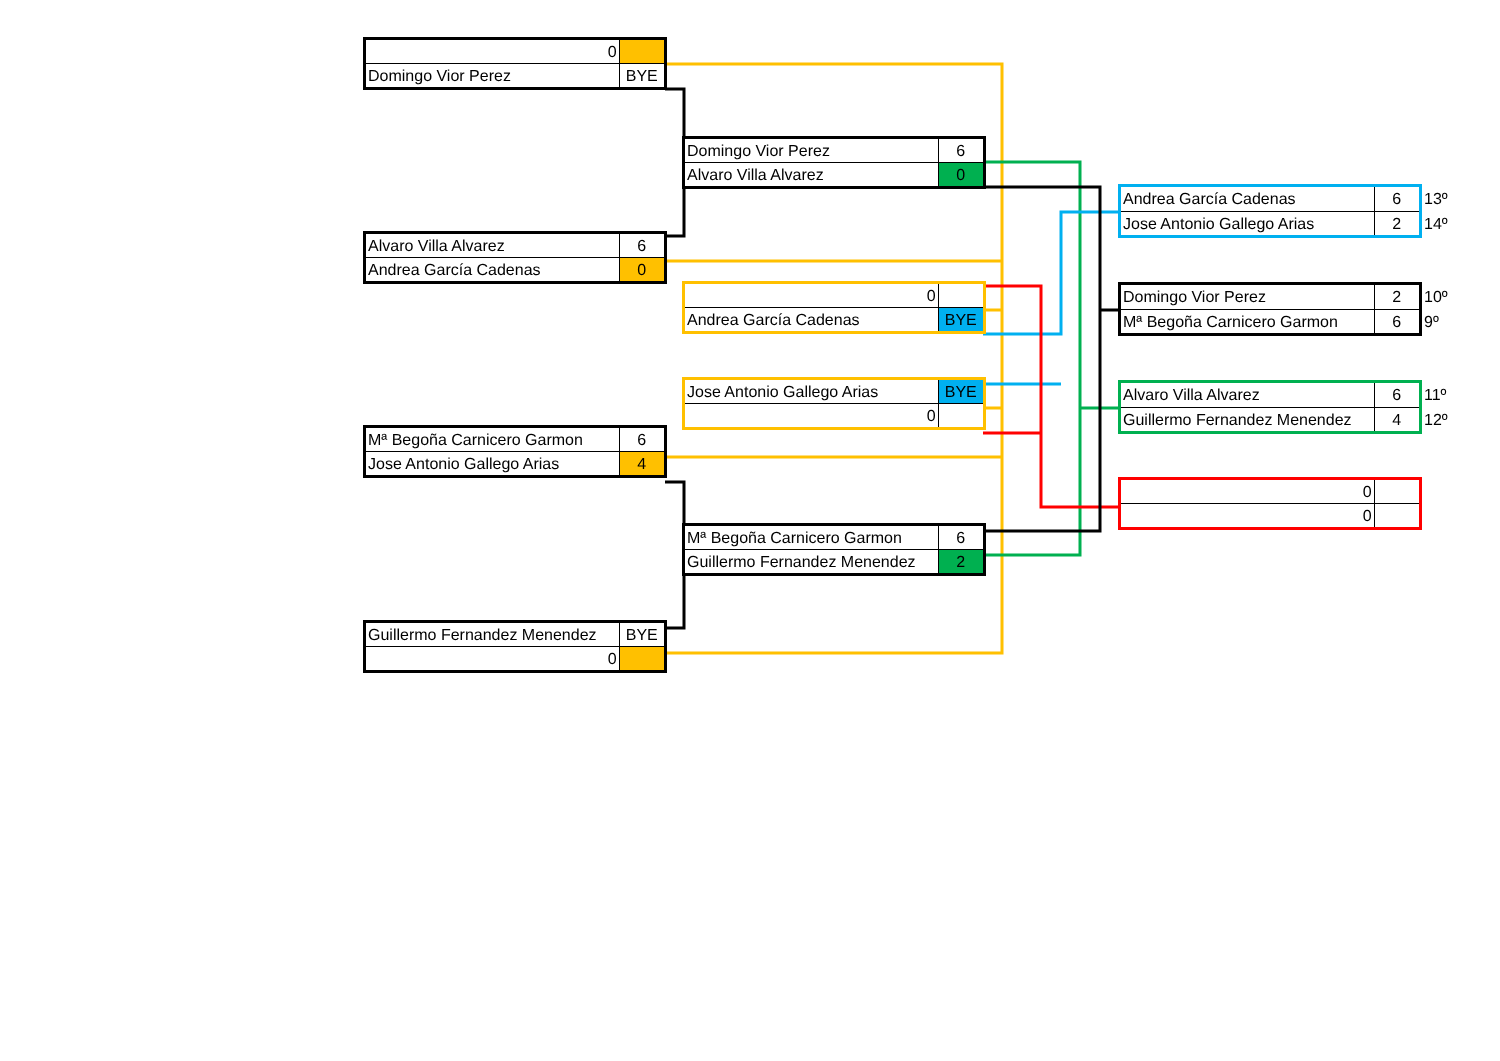| 0 | |
| Domingo Vior Perez | BYE |
| Alvaro Villa Alvarez | 6 |
| Andrea García Cadenas | 0 |
| Mª Begoña Carnicero Garmon | 6 |
| Jose Antonio Gallego Arias | 4 |
| Guillermo Fernandez Menendez | BYE |
| 0 | |
| Domingo Vior Perez | 6 |
| Alvaro Villa Alvarez | 0 |
| 0 | |
| Andrea García Cadenas | BYE |
| Jose Antonio Gallego Arias | BYE |
| 0 | |
| Mª Begoña Carnicero Garmon | 6 |
| Guillermo Fernandez Menendez | 2 |
| Andrea García Cadenas | 6 |
| Jose Antonio Gallego Arias | 2 |
13º
14º
| Domingo Vior Perez | 2 |
| Mª Begoña Carnicero Garmon | 6 |
10º
9º
| Alvaro Villa Alvarez | 6 |
| Guillermo Fernandez Menendez | 4 |
11º
12º
| 0 | |
| 0 | |